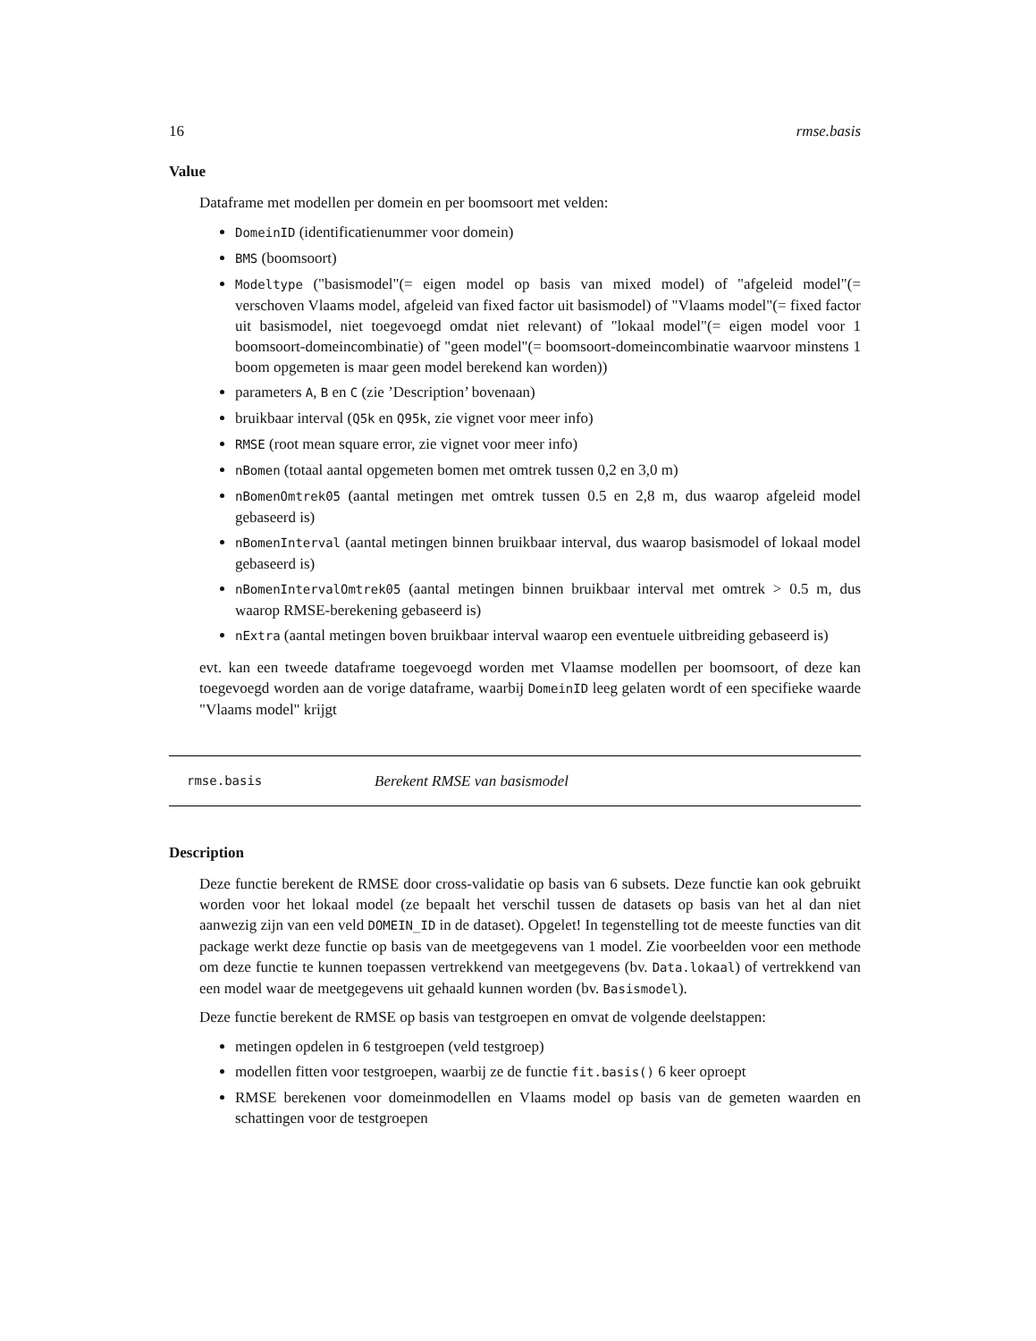16 rmse.basis
Value
Dataframe met modellen per domein en per boomsoort met velden:
DomeinID (identificatienummer voor domein)
BMS (boomsoort)
Modeltype ("basismodel"(= eigen model op basis van mixed model) of "afgeleid model"(= verschoven Vlaams model, afgeleid van fixed factor uit basismodel) of "Vlaams model"(= fixed factor uit basismodel, niet toegevoegd omdat niet relevant) of "lokaal model"(= eigen model voor 1 boomsoort-domeincombinatie) of "geen model"(= boomsoort-domeincombinatie waarvoor minstens 1 boom opgemeten is maar geen model berekend kan worden))
parameters A, B en C (zie ’Description’ bovenaan)
bruikbaar interval (Q5k en Q95k, zie vignet voor meer info)
RMSE (root mean square error, zie vignet voor meer info)
nBomen (totaal aantal opgemeten bomen met omtrek tussen 0,2 en 3,0 m)
nBomenOmtrek05 (aantal metingen met omtrek tussen 0.5 en 2,8 m, dus waarop afgeleid model gebaseerd is)
nBomenInterval (aantal metingen binnen bruikbaar interval, dus waarop basismodel of lokaal model gebaseerd is)
nBomenIntervalOmtrek05 (aantal metingen binnen bruikbaar interval met omtrek > 0.5 m, dus waarop RMSE-berekening gebaseerd is)
nExtra (aantal metingen boven bruikbaar interval waarop een eventuele uitbreiding gebaseerd is)
evt. kan een tweede dataframe toegevoegd worden met Vlaamse modellen per boomsoort, of deze kan toegevoegd worden aan de vorige dataframe, waarbij DomeinID leeg gelaten wordt of een specifieke waarde "Vlaams model" krijgt
rmse.basis Berekent RMSE van basismodel
Description
Deze functie berekent de RMSE door cross-validatie op basis van 6 subsets. Deze functie kan ook gebruikt worden voor het lokaal model (ze bepaalt het verschil tussen de datasets op basis van het al dan niet aanwezig zijn van een veld DOMEIN_ID in de dataset). Opgelet! In tegenstelling tot de meeste functies van dit package werkt deze functie op basis van de meetgegevens van 1 model. Zie voorbeelden voor een methode om deze functie te kunnen toepassen vertrekkend van meetgegevens (bv. Data.lokaal) of vertrekkend van een model waar de meetgegevens uit gehaald kunnen worden (bv. Basismodel).
Deze functie berekent de RMSE op basis van testgroepen en omvat de volgende deelstappen:
metingen opdelen in 6 testgroepen (veld testgroep)
modellen fitten voor testgroepen, waarbij ze de functie fit.basis() 6 keer oproept
RMSE berekenen voor domeinmodellen en Vlaams model op basis van de gemeten waarden en schattingen voor de testgroepen